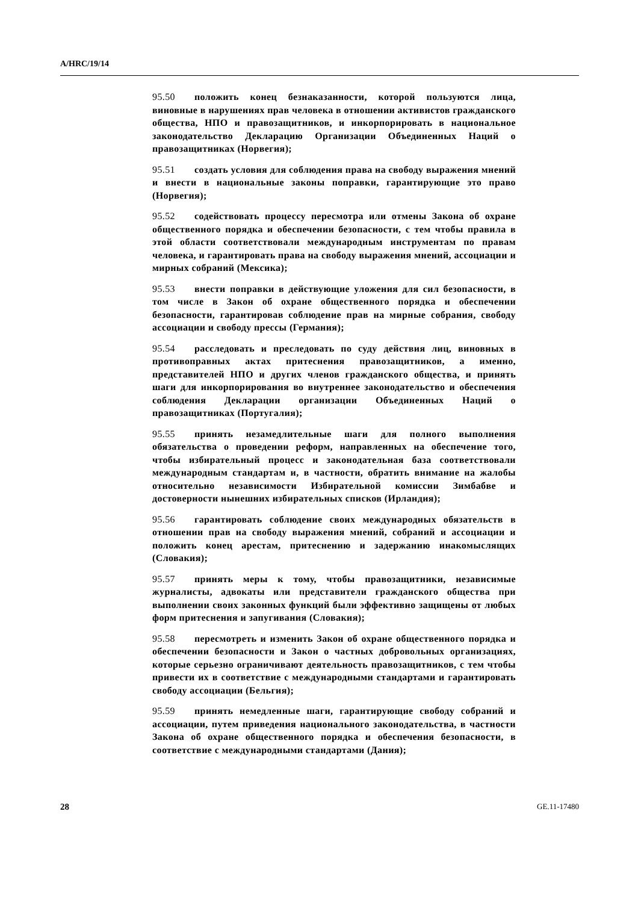A/HRC/19/14
95.50 положить конец безнаказанности, которой пользуются лица, виновные в нарушениях прав человека в отношении активистов гражданского общества, НПО и правозащитников, и инкорпорировать в национальное законодательство Декларацию Организации Объединенных Наций о правозащитниках (Норвегия);
95.51 создать условия для соблюдения права на свободу выражения мнений и внести в национальные законы поправки, гарантирующие это право (Норвегия);
95.52 содействовать процессу пересмотра или отмены Закона об охране общественного порядка и обеспечении безопасности, с тем чтобы правила в этой области соответствовали международным инструментам по правам человека, и гарантировать права на свободу выражения мнений, ассоциации и мирных собраний (Мексика);
95.53 внести поправки в действующие уложения для сил безопасности, в том числе в Закон об охране общественного порядка и обеспечении безопасности, гарантировав соблюдение прав на мирные собрания, свободу ассоциации и свободу прессы (Германия);
95.54 расследовать и преследовать по суду действия лиц, виновных в противоправных актах притеснения правозащитников, а именно, представителей НПО и других членов гражданского общества, и принять шаги для инкорпорирования во внутреннее законодательство и обеспечения соблюдения Декларации организации Объединенных Наций о правозащитниках (Португалия);
95.55 принять незамедлительные шаги для полного выполнения обязательства о проведении реформ, направленных на обеспечение того, чтобы избирательный процесс и законодательная база соответствовали международным стандартам и, в частности, обратить внимание на жалобы относительно независимости Избирательной комиссии Зимбабве и достоверности нынешних избирательных списков (Ирландия);
95.56 гарантировать соблюдение своих международных обязательств в отношении прав на свободу выражения мнений, собраний и ассоциации и положить конец арестам, притеснению и задержанию инакомыслящих (Словакия);
95.57 принять меры к тому, чтобы правозащитники, независимые журналисты, адвокаты или представители гражданского общества при выполнении своих законных функций были эффективно защищены от любых форм притеснения и запугивания (Словакия);
95.58 пересмотреть и изменить Закон об охране общественного порядка и обеспечении безопасности и Закон о частных добровольных организациях, которые серьезно ограничивают деятельность правозащитников, с тем чтобы привести их в соответствие с международными стандартами и гарантировать свободу ассоциации (Бельгия);
95.59 принять немедленные шаги, гарантирующие свободу собраний и ассоциации, путем приведения национального законодательства, в частности Закона об охране общественного порядка и обеспечения безопасности, в соответствие с международными стандартами (Дания);
28 GE.11-17480